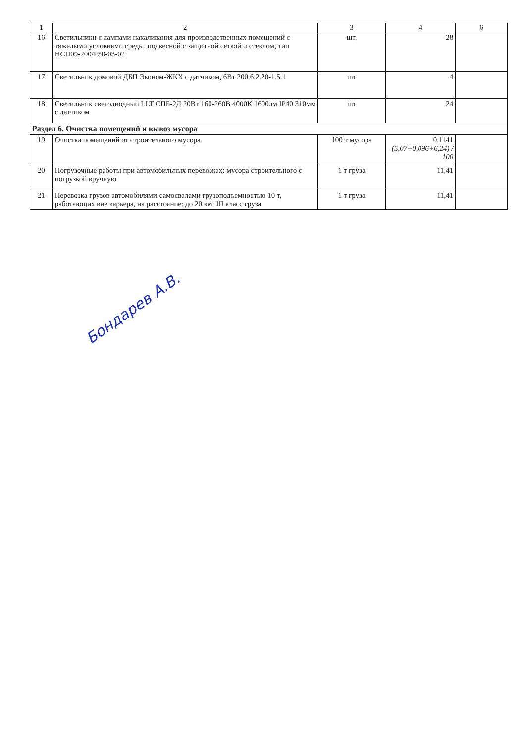| 1 | 2 | 3 | 4 | 6 |
| --- | --- | --- | --- | --- |
| 16 | Светильники с лампами накаливания для производственных помещений с тяжелыми условиями среды, подвесной с защитной сеткой и стеклом, тип НСП09-200/Р50-03-02 | шт. | -28 | |
| 17 | Светильник домовой ДБП Эконом-ЖКХ с датчиком, 6Вт 200.6.2.20-1.5.1 | шт | 4 | |
| 18 | Светильник светодиодный LLT СПБ-2Д 20Вт 160-260В 4000К 1600лм IP40 310мм с датчиком | шт | 24 | |
| Раздел 6. Очистка помещений и вывоз мусора | | | | |
| 19 | Очистка помещений от строительного мусора. | 100 т мусора | 0,1141 (5,07+0,096+6,24) / 100 | |
| 20 | Погрузочные работы при автомобильных перевозках: мусора строительного с погрузкой вручную | 1 т груза | 11,41 | |
| 21 | Перевозка грузов автомобилями-самосвалами грузоподъемностью 10 т, работающих вне карьера, на расстояние: до 20 км: III класс груза | 1 т груза | 11,41 | |
Бондарев А.В.